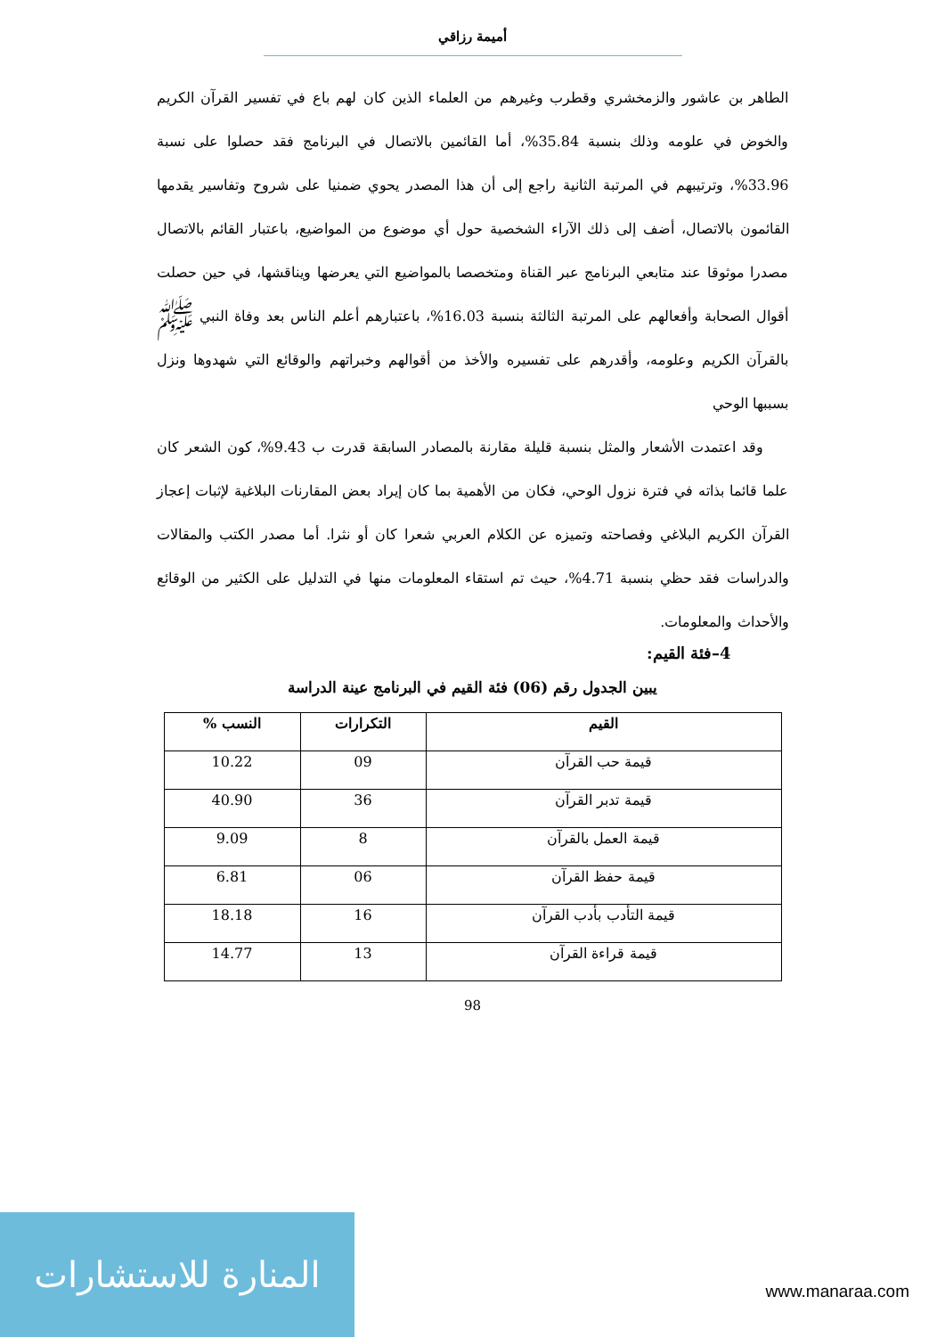أميمة رزاقي
الطاهر بن عاشور والزمخشري وقطرب وغيرهم من العلماء الذين كان لهم باع في تفسير القرآن الكريم والخوض في علومه وذلك بنسبة 35.84%، أما القائمين بالاتصال في البرنامج فقد حصلوا على نسبة 33.96%، وترتيبهم في المرتبة الثانية راجع إلى أن هذا المصدر يحوي ضمنيا على شروح وتفاسير يقدمها القائمون بالاتصال، أضف إلى ذلك الآراء الشخصية حول أي موضوع من المواضيع، باعتبار القائم بالاتصال مصدرا موثوقا عند متابعي البرنامج عبر القناة ومتخصصا بالمواضيع التي يعرضها ويناقشها، في حين حصلت أقوال الصحابة وأفعالهم على المرتبة الثالثة بنسبة 16.03%، باعتبارهم أعلم الناس بعد وفاة النبي ﷺ بالقرآن الكريم وعلومه، وأقدرهم على تفسيره والأخذ من أقوالهم وخبراتهم والوقائع التي شهدوها ونزل بسببها الوحي
وقد اعتمدت الأشعار والمثل بنسبة قليلة مقارنة بالمصادر السابقة قدرت ب 9.43%، كون الشعر كان علما قائما بذاته في فترة نزول الوحي، فكان من الأهمية بما كان إيراد بعض المقارنات البلاغية لإثبات إعجاز القرآن الكريم البلاغي وفصاحته وتميزه عن الكلام العربي شعرا كان أو نثرا. أما مصدر الكتب والمقالات والدراسات فقد حظي بنسبة 4.71%، حيث تم استقاء المعلومات منها في التدليل على الكثير من الوقائع والأحداث والمعلومات.
4–فئة القيم:
يبين الجدول رقم (06) فئة القيم في البرنامج عينة الدراسة
| القيم | التكرارات | النسب % |
| --- | --- | --- |
| قيمة حب القرآن | 09 | 10.22 |
| قيمة تدبر القرآن | 36 | 40.90 |
| قيمة العمل بالقرآن | 8 | 9.09 |
| قيمة حفظ القرآن | 06 | 6.81 |
| قيمة التأدب بأدب القرآن | 16 | 18.18 |
| قيمة قراءة القرآن | 13 | 14.77 |
98
المنارة للاستشارات
www.manaraa.com